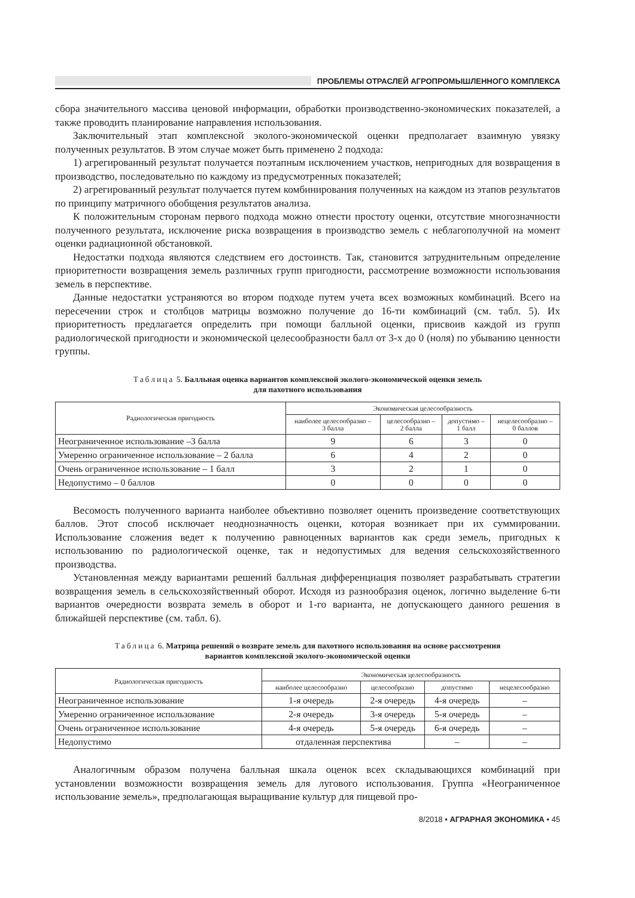ПРОБЛЕМЫ ОТРАСЛЕЙ АГРОПРОМЫШЛЕННОГО КОМПЛЕКСА
сбора значительного массива ценовой информации, обработки производственно-экономических показателей, а также проводить планирование направления использования.
Заключительный этап комплексной эколого-экономической оценки предполагает взаимную увязку полученных результатов. В этом случае может быть применено 2 подхода:
1) агрегированный результат получается поэтапным исключением участков, непригодных для возвращения в производство, последовательно по каждому из предусмотренных показателей;
2) агрегированный результат получается путем комбинирования полученных на каждом из этапов результатов по принципу матричного обобщения результатов анализа.
К положительным сторонам первого подхода можно отнести простоту оценки, отсутствие многозначности полученного результата, исключение риска возвращения в производство земель с неблагополучной на момент оценки радиационной обстановкой.
Недостатки подхода являются следствием его достоинств. Так, становится затруднительным определение приоритетности возвращения земель различных групп пригодности, рассмотрение возможности использования земель в перспективе.
Данные недостатки устраняются во втором подходе путем учета всех возможных комбинаций. Всего на пересечении строк и столбцов матрицы возможно получение до 16-ти комбинаций (см. табл. 5). Их приоритетность предлагается определить при помощи балльной оценки, присвоив каждой из групп радиологической пригодности и экономической целесообразности балл от 3-х до 0 (ноля) по убыванию ценности группы.
Таблица 5. Балльная оценка вариантов комплексной эколого-экономической оценки земель
для пахотного использования
| Радиологическая пригодность | Экономическая целесообразность | | | |
| --- | --- | --- | --- | --- |
| | наиболее целесообразно – 3 балла | целесообразно – 2 балла | допустимо – 1 балл | нецелесообразно – 0 баллов |
| Неограниченное использование –3 балла | 9 | 6 | 3 | 0 |
| Умеренно ограниченное использование – 2 балла | 6 | 4 | 2 | 0 |
| Очень ограниченное использование – 1 балл | 3 | 2 | 1 | 0 |
| Недопустимо – 0 баллов | 0 | 0 | 0 | 0 |
Весомость полученного варианта наиболее объективно позволяет оценить произведение соответствующих баллов. Этот способ исключает неоднозначность оценки, которая возникает при их суммировании. Использование сложения ведет к получению равноценных вариантов как среди земель, пригодных к использованию по радиологической оценке, так и недопустимых для ведения сельскохозяйственного производства.
Установленная между вариантами решений балльная дифференциация позволяет разрабатывать стратегии возвращения земель в сельскохозяйственный оборот. Исходя из разнообразия оценок, логично выделение 6-ти вариантов очередности возврата земель в оборот и 1-го варианта, не допускающего данного решения в ближайшей перспективе (см. табл. 6).
Таблица 6. Матрица решений о возврате земель для пахотного использования на основе рассмотрения
вариантов комплексной эколого-экономической оценки
| Радиологическая пригодность | Экономическая целесообразность | | | |
| --- | --- | --- | --- | --- |
| | наиболее целесообразно | целесообразно | допустимо | нецелесообразно |
| Неограниченное использование | 1-я очередь | 2-я очередь | 4-я очередь | – |
| Умеренно ограниченное использование | 2-я очередь | 3-я очередь | 5-я очередь | – |
| Очень ограниченное использование | 4-я очередь | 5-я очередь | 6-я очередь | – |
| Недопустимо | отдаленная перспектива | | – | – |
Аналогичным образом получена балльная шкала оценок всех складывающихся комбинаций при установлении возможности возвращения земель для лугового использования. Группа «Неограниченное использование земель», предполагающая выращивание культур для пищевой про-
8/2018 • АГРАРНАЯ ЭКОНОМИКА • 45